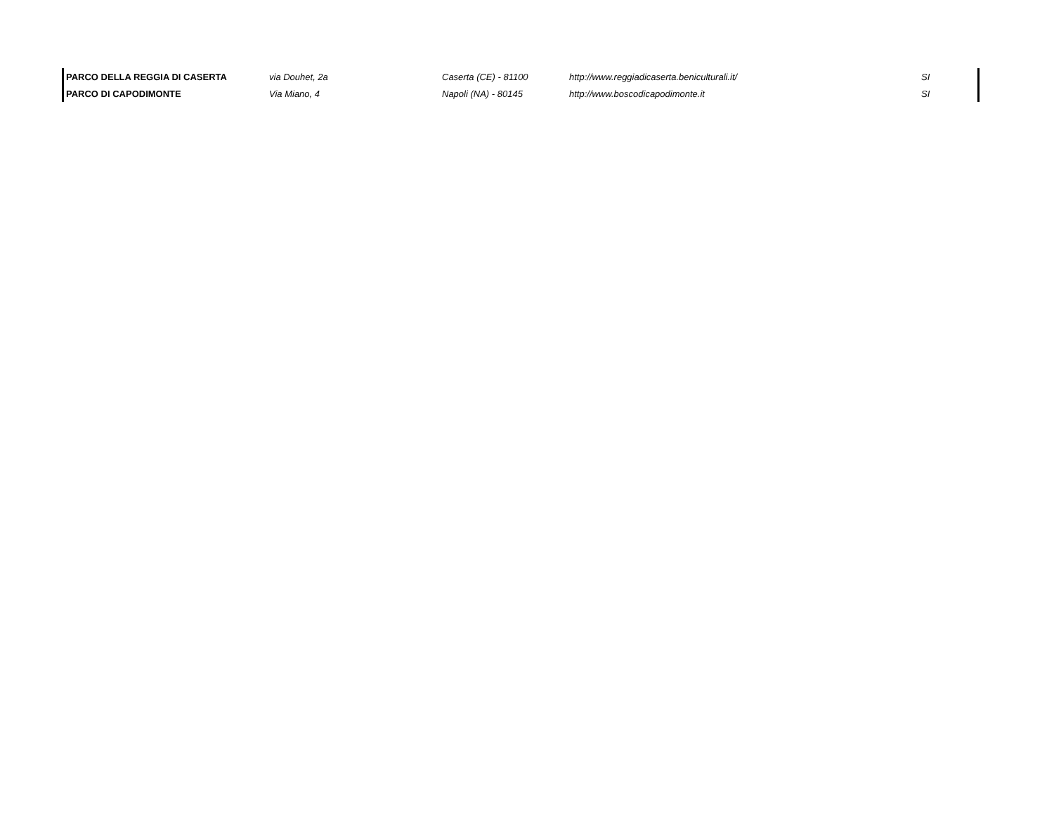| PARCO DELLA REGGIA DI CASERTA | via Douhet, 2a | Caserta (CE) - 81100 | http://www.reggiadicaserta.beniculturali.it/ | SI |
| PARCO DI CAPODIMONTE | Via Miano, 4 | Napoli (NA) - 80145 | http://www.boscodicapodimonte.it | SI |